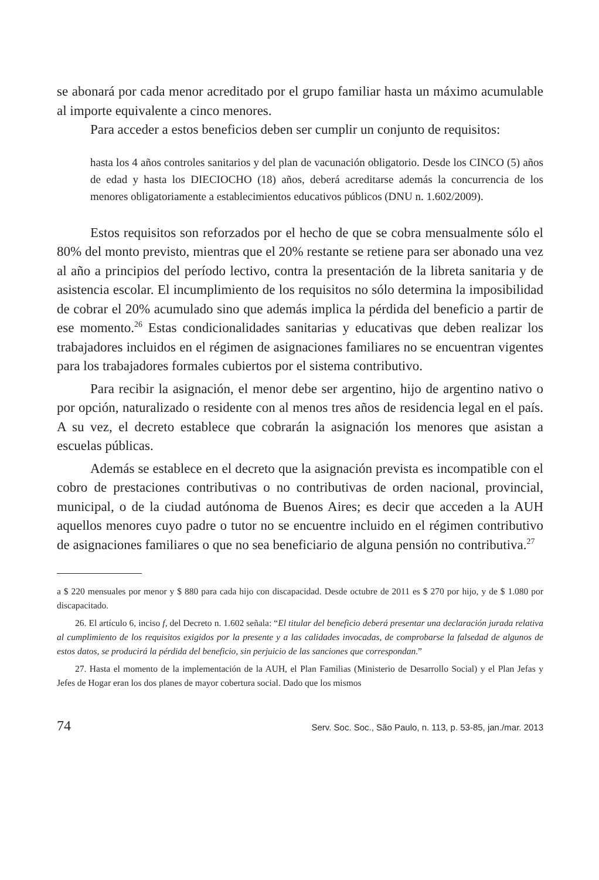se abonará por cada menor acreditado por el grupo familiar hasta un máximo acumulable al importe equivalente a cinco menores.
Para acceder a estos beneficios deben ser cumplir un conjunto de requisitos:
hasta los 4 años controles sanitarios y del plan de vacunación obligatorio. Desde los CINCO (5) años de edad y hasta los DIECIOCHO (18) años, deberá acreditarse además la concurrencia de los menores obligatoriamente a establecimientos educativos públicos (DNU n. 1.602/2009).
Estos requisitos son reforzados por el hecho de que se cobra mensualmente sólo el 80% del monto previsto, mientras que el 20% restante se retiene para ser abonado una vez al año a principios del período lectivo, contra la presentación de la libreta sanitaria y de asistencia escolar. El incumplimiento de los requisitos no sólo determina la imposibilidad de cobrar el 20% acumulado sino que además implica la pérdida del beneficio a partir de ese momento.<sup>26</sup> Estas condicionalidades sanitarias y educativas que deben realizar los trabajadores incluidos en el régimen de asignaciones familiares no se encuentran vigentes para los trabajadores formales cubiertos por el sistema contributivo.
Para recibir la asignación, el menor debe ser argentino, hijo de argentino nativo o por opción, naturalizado o residente con al menos tres años de residencia legal en el país. A su vez, el decreto establece que cobrarán la asignación los menores que asistan a escuelas públicas.
Además se establece en el decreto que la asignación prevista es incompatible con el cobro de prestaciones contributivas o no contributivas de orden nacional, provincial, municipal, o de la ciudad autónoma de Buenos Aires; es decir que acceden a la AUH aquellos menores cuyo padre o tutor no se encuentre incluido en el régimen contributivo de asignaciones familiares o que no sea beneficiario de alguna pensión no contributiva.<sup>27</sup>
a $ 220 mensuales por menor y $ 880 para cada hijo con discapacidad. Desde octubre de 2011 es $ 270 por hijo, y de $ 1.080 por discapacitado.
26. El artículo 6, inciso f, del Decreto n. 1.602 señala: “El titular del beneficio deberá presentar una declaración jurada relativa al cumplimiento de los requisitos exigidos por la presente y a las calidades invocadas, de comprobarse la falsedad de algunos de estos datos, se producirá la pérdida del beneficio, sin perjuicio de las sanciones que correspondan.”
27. Hasta el momento de la implementación de la AUH, el Plan Familias (Ministerio de Desarrollo Social) y el Plan Jefas y Jefes de Hogar eran los dos planes de mayor cobertura social. Dado que los mismos
74 Serv. Soc. Soc., São Paulo, n. 113, p. 53-85, jan./mar. 2013